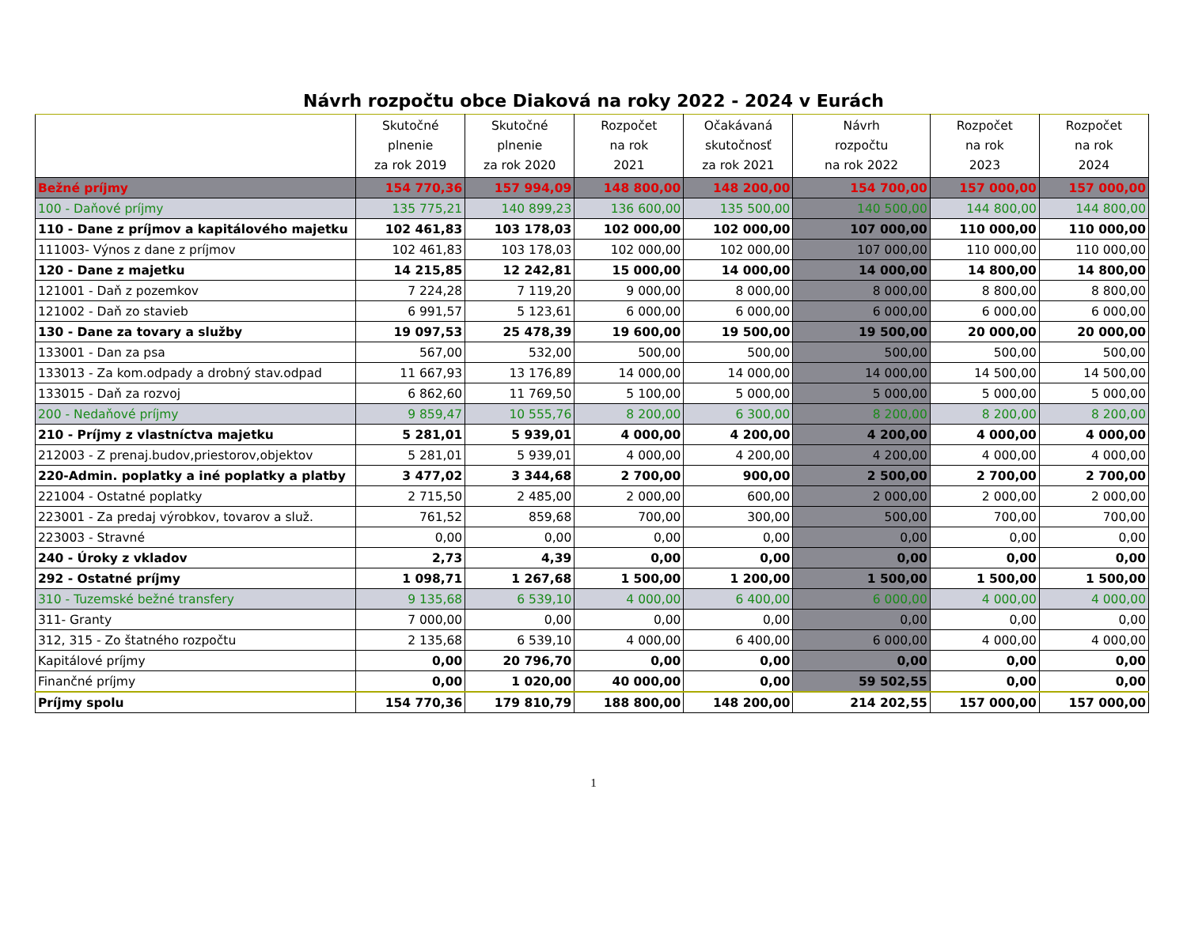Návrh rozpočtu obce Diaková na roky 2022 - 2024 v Eurách
| | Skutočné plnenie za rok 2019 | Skutočné plnenie za rok 2020 | Rozpočet na rok 2021 | Očakávaná skutočnosť za rok 2021 | Návrh rozpočtu na rok 2022 | Rozpočet na rok 2023 | Rozpočet na rok 2024 |
| --- | --- | --- | --- | --- | --- | --- | --- |
| Bežné príjmy | 154 770,36 | 157 994,09 | 148 800,00 | 148 200,00 | 154 700,00 | 157 000,00 | 157 000,00 |
| 100 - Daňové príjmy | 135 775,21 | 140 899,23 | 136 600,00 | 135 500,00 | 140 500,00 | 144 800,00 | 144 800,00 |
| 110 - Dane z príjmov a kapitálového majetku | 102 461,83 | 103 178,03 | 102 000,00 | 102 000,00 | 107 000,00 | 110 000,00 | 110 000,00 |
| 111003- Výnos z dane z príjmov | 102 461,83 | 103 178,03 | 102 000,00 | 102 000,00 | 107 000,00 | 110 000,00 | 110 000,00 |
| 120 - Dane z majetku | 14 215,85 | 12 242,81 | 15 000,00 | 14 000,00 | 14 000,00 | 14 800,00 | 14 800,00 |
| 121001 - Daň z pozemkov | 7 224,28 | 7 119,20 | 9 000,00 | 8 000,00 | 8 000,00 | 8 800,00 | 8 800,00 |
| 121002 - Daň zo stavieb | 6 991,57 | 5 123,61 | 6 000,00 | 6 000,00 | 6 000,00 | 6 000,00 | 6 000,00 |
| 130 - Dane za tovary a služby | 19 097,53 | 25 478,39 | 19 600,00 | 19 500,00 | 19 500,00 | 20 000,00 | 20 000,00 |
| 133001 - Dan za psa | 567,00 | 532,00 | 500,00 | 500,00 | 500,00 | 500,00 | 500,00 |
| 133013 - Za kom.odpady a drobný stav.odpad | 11 667,93 | 13 176,89 | 14 000,00 | 14 000,00 | 14 000,00 | 14 500,00 | 14 500,00 |
| 133015 - Daň za rozvoj | 6 862,60 | 11 769,50 | 5 100,00 | 5 000,00 | 5 000,00 | 5 000,00 | 5 000,00 |
| 200 - Nedaňové príjmy | 9 859,47 | 10 555,76 | 8 200,00 | 6 300,00 | 8 200,00 | 8 200,00 | 8 200,00 |
| 210 - Príjmy z vlastníctva majetku | 5 281,01 | 5 939,01 | 4 000,00 | 4 200,00 | 4 200,00 | 4 000,00 | 4 000,00 |
| 212003 - Z prenaj.budov,priestorov,objektov | 5 281,01 | 5 939,01 | 4 000,00 | 4 200,00 | 4 200,00 | 4 000,00 | 4 000,00 |
| 220-Admin. poplatky a iné poplatky a platby | 3 477,02 | 3 344,68 | 2 700,00 | 900,00 | 2 500,00 | 2 700,00 | 2 700,00 |
| 221004 - Ostatné poplatky | 2 715,50 | 2 485,00 | 2 000,00 | 600,00 | 2 000,00 | 2 000,00 | 2 000,00 |
| 223001 - Za predaj výrobkov, tovarov a služ. | 761,52 | 859,68 | 700,00 | 300,00 | 500,00 | 700,00 | 700,00 |
| 223003 - Stravné | 0,00 | 0,00 | 0,00 | 0,00 | 0,00 | 0,00 | 0,00 |
| 240 - Úroky z vkladov | 2,73 | 4,39 | 0,00 | 0,00 | 0,00 | 0,00 | 0,00 |
| 292 - Ostatné príjmy | 1 098,71 | 1 267,68 | 1 500,00 | 1 200,00 | 1 500,00 | 1 500,00 | 1 500,00 |
| 310 - Tuzemské bežné transfery | 9 135,68 | 6 539,10 | 4 000,00 | 6 400,00 | 6 000,00 | 4 000,00 | 4 000,00 |
| 311- Granty | 7 000,00 | 0,00 | 0,00 | 0,00 | 0,00 | 0,00 | 0,00 |
| 312, 315 - Zo štatného rozpočtu | 2 135,68 | 6 539,10 | 4 000,00 | 6 400,00 | 6 000,00 | 4 000,00 | 4 000,00 |
| Kapitálové príjmy | 0,00 | 20 796,70 | 0,00 | 0,00 | 0,00 | 0,00 | 0,00 |
| Finančné príjmy | 0,00 | 1 020,00 | 40 000,00 | 0,00 | 59 502,55 | 0,00 | 0,00 |
| Príjmy spolu | 154 770,36 | 179 810,79 | 188 800,00 | 148 200,00 | 214 202,55 | 157 000,00 | 157 000,00 |
1